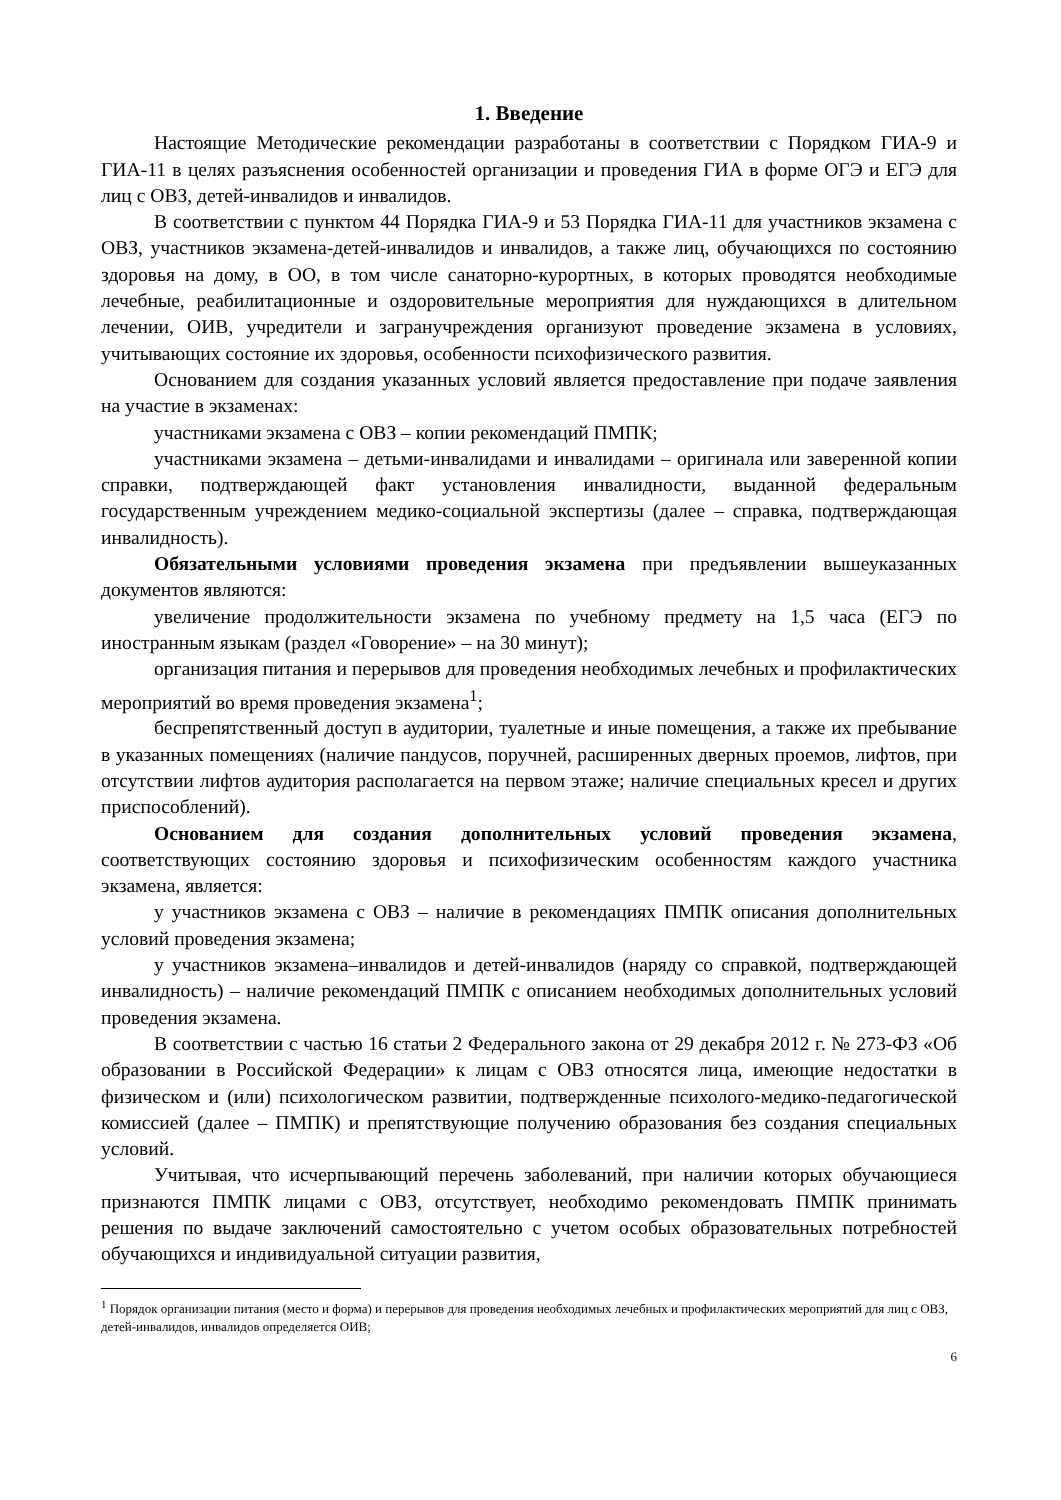1. Введение
Настоящие Методические рекомендации разработаны в соответствии с Порядком ГИА-9 и ГИА-11 в целях разъяснения особенностей организации и проведения ГИА в форме ОГЭ и ЕГЭ для лиц с ОВЗ, детей-инвалидов и инвалидов.
В соответствии с пунктом 44 Порядка ГИА-9 и 53 Порядка ГИА-11 для участников экзамена с ОВЗ, участников экзамена-детей-инвалидов и инвалидов, а также лиц, обучающихся по состоянию здоровья на дому, в ОО, в том числе санаторно-курортных, в которых проводятся необходимые лечебные, реабилитационные и оздоровительные мероприятия для нуждающихся в длительном лечении, ОИВ, учредители и загранучреждения организуют проведение экзамена в условиях, учитывающих состояние их здоровья, особенности психофизического развития.
Основанием для создания указанных условий является предоставление при подаче заявления на участие в экзаменах:
участниками экзамена с ОВЗ – копии рекомендаций ПМПК;
участниками экзамена – детьми-инвалидами и инвалидами – оригинала или заверенной копии справки, подтверждающей факт установления инвалидности, выданной федеральным государственным учреждением медико-социальной экспертизы (далее – справка, подтверждающая инвалидность).
Обязательными условиями проведения экзамена при предъявлении вышеуказанных документов являются:
увеличение продолжительности экзамена по учебному предмету на 1,5 часа (ЕГЭ по иностранным языкам (раздел «Говорение» – на 30 минут);
организация питания и перерывов для проведения необходимых лечебных и профилактических мероприятий во время проведения экзамена<sup>1</sup>;
беспрепятственный доступ в аудитории, туалетные и иные помещения, а также их пребывание в указанных помещениях (наличие пандусов, поручней, расширенных дверных проемов, лифтов, при отсутствии лифтов аудитория располагается на первом этаже; наличие специальных кресел и других приспособлений).
Основанием для создания дополнительных условий проведения экзамена, соответствующих состоянию здоровья и психофизическим особенностям каждого участника экзамена, является:
у участников экзамена с ОВЗ – наличие в рекомендациях ПМПК описания дополнительных условий проведения экзамена;
у участников экзамена–инвалидов и детей-инвалидов (наряду со справкой, подтверждающей инвалидность) – наличие рекомендаций ПМПК с описанием необходимых дополнительных условий проведения экзамена.
В соответствии с частью 16 статьи 2 Федерального закона от 29 декабря 2012 г. № 273-ФЗ «Об образовании в Российской Федерации» к лицам с ОВЗ относятся лица, имеющие недостатки в физическом и (или) психологическом развитии, подтвержденные психолого-медико-педагогической комиссией (далее – ПМПК) и препятствующие получению образования без создания специальных условий.
Учитывая, что исчерпывающий перечень заболеваний, при наличии которых обучающиеся признаются ПМПК лицами с ОВЗ, отсутствует, необходимо рекомендовать ПМПК принимать решения по выдаче заключений самостоятельно с учетом особых образовательных потребностей обучающихся и индивидуальной ситуации развития,
<sup>1</sup> Порядок организации питания (место и форма) и перерывов для проведения необходимых лечебных и профилактических мероприятий для лиц с ОВЗ, детей-инвалидов, инвалидов определяется ОИВ;
6